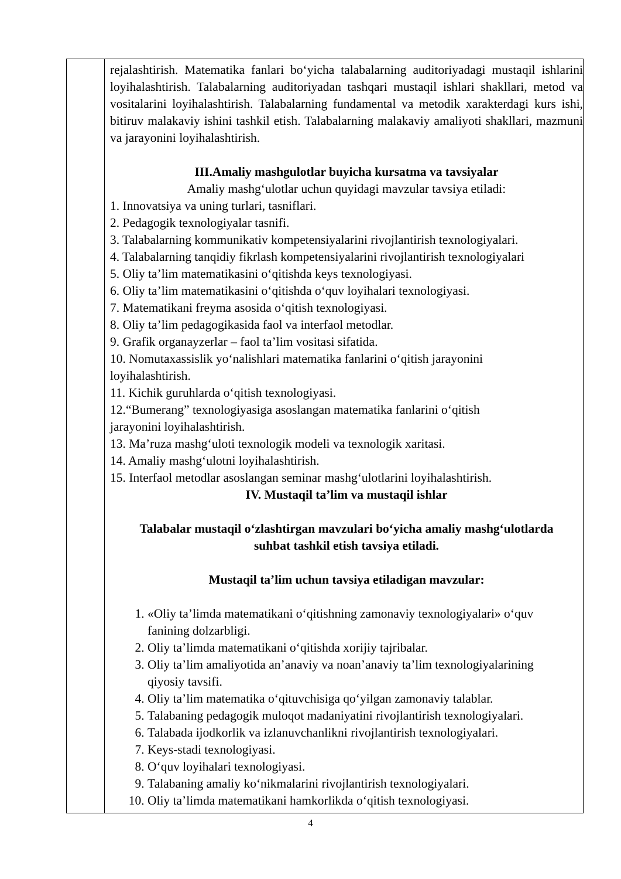| | rejalashtirish. Matematika fanlari bo‘yicha talabalarning auditoriyadagi mustaqil ishlarini loyihalashtirish. Talabalarning auditoriyadan tashqari mustaqil ishlari shakllari, metod va vositalarini loyihalashtirish. Talabalarning fundamental va metodik xarakterdagi kurs ishi, bitiruv malakaviy ishini tashkil etish. Talabalarning malakaviy amaliyoti shakllari, mazmuni va jarayonini loyihalashtirish. III.Amaliy mashgulotlar buyicha kursatma va tavsiyalar Amaliy mashg‘ulotlar uchun quyidagi mavzular tavsiya etiladi: 1. Innovatsiya va uning turlari, tasniflari. 2. Pedagogik texnologiyalar tasnifi. 3. Talabalarning kommunikativ kompetensiyalarini rivojlantirish texnologiyalari. 4. Talabalarning tanqidiy fikrlash kompetensiyalarini rivojlantirish texnologiyalari 5. Oliy ta’lim matematikasini o‘qitishda keys texnologiyasi. 6. Oliy ta’lim matematikasini o‘qitishda o‘quv loyihalari texnologiyasi. 7. Matematikani freyma asosida o‘qitish texnologiyasi. 8. Oliy ta’lim pedagogikasida faol va interfaol metodlar. 9. Grafik organayzerlar – faol ta’lim vositasi sifatida. 10. Nomutaxassislik yo‘nalishlari matematika fanlarini o‘qitish jarayonini loyihalashtirish. 11. Kichik guruhlarda o‘qitish texnologiyasi. 12.“Bumerang” texnologiyasiga asoslangan matematika fanlarini o‘qitish jarayonini loyihalashtirish. 13. Ma’ruza mashg‘uloti texnologik modeli va texnologik xaritasi. 14. Amaliy mashg‘ulotni loyihalashtirish. 15. Interfaol metodlar asoslangan seminar mashg‘ulotlarini loyihalashtirish. IV. Mustaqil ta’lim va mustaqil ishlar Talabalar mustaqil o‘zlashtirgan mavzulari bo‘yicha amaliy mashg‘ulotlarda suhbat tashkil etish tavsiya etiladi. Mustaqil ta’lim uchun tavsiya etiladigan mavzular: 1. «Oliy ta’limda matematikani o‘qitishning zamonaviy texnologiyalari» o‘quv fanining dolzarbligi. 2. Oliy ta’limda matematikani o‘qitishda xorijiy tajribalar. 3. Oliy ta’lim amaliyotida an’anaviy va noan’anaviy ta’lim texnologiyalarining qiyosiy tavsifi. 4. Oliy ta’lim matematika o‘qituvchisiga qo‘yilgan zamonaviy talablar. 5. Talabaning pedagogik muloqot madaniyatini rivojlantirish texnologiyalari. 6. Talabada ijodkorlik va izlanuvchanlikni rivojlantirish texnologiyalari. 7. Keys-stadi texnologiyasi. 8. O‘quv loyihalari texnologiyasi. 9. Talabaning amaliy ko‘nikmalarini rivojlantirish texnologiyalari. 10. Oliy ta’limda matematikani hamkorlikda o‘qitish texnologiyasi. |
4